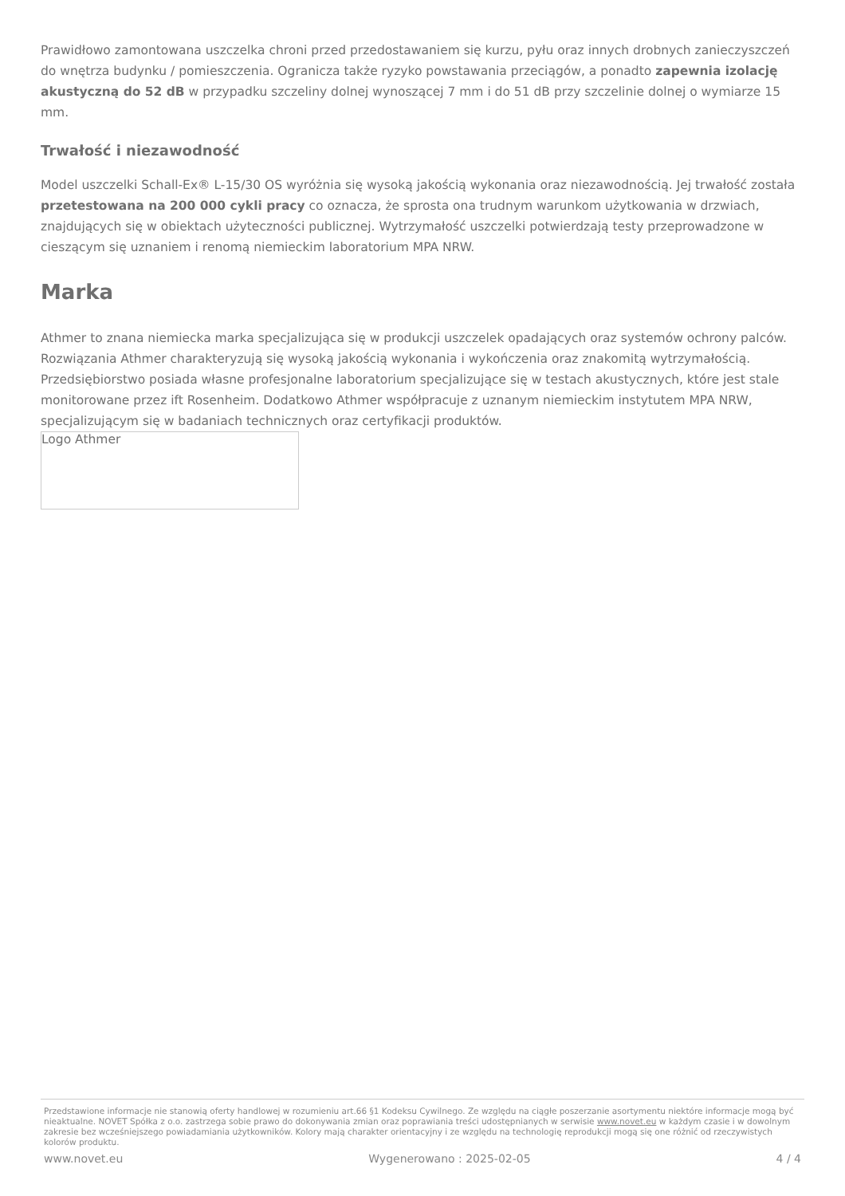Prawidłowo zamontowana uszczelka chroni przed przedostawaniem się kurzu, pyłu oraz innych drobnych zanieczyszczeń do wnętrza budynku / pomieszczenia. Ogranicza także ryzyko powstawania przeciągów, a ponadto zapewnia izolację akustyczną do 52 dB w przypadku szczeliny dolnej wynoszącej 7 mm i do 51 dB przy szczelinie dolnej o wymiarze 15 mm.
Trwałość i niezawodność
Model uszczelki Schall-Ex® L-15/30 OS wyróżnia się wysoką jakością wykonania oraz niezawodnością. Jej trwałość została przetestowana na 200 000 cykli pracy co oznacza, że sprosta ona trudnym warunkom użytkowania w drzwiach, znajdujących się w obiektach użyteczności publicznej. Wytrzymałość uszczelki potwierdzają testy przeprowadzone w cieszącym się uznaniem i renomą niemieckim laboratorium MPA NRW.
Marka
Athmer to znana niemiecka marka specjalizująca się w produkcji uszczelek opadających oraz systemów ochrony palców. Rozwiązania Athmer charakteryzują się wysoką jakością wykonania i wykończenia oraz znakomitą wytrzymałością. Przedsiębiorstwo posiada własne profesjonalne laboratorium specjalizujące się w testach akustycznych, które jest stale monitorowane przez ift Rosenheim. Dodatkowo Athmer współpracuje z uznanym niemieckim instytutem MPA NRW, specjalizującym się w badaniach technicznych oraz certyfikacji produktów.
Logo Athmer
Przedstawione informacje nie stanowią oferty handlowej w rozumieniu art.66 §1 Kodeksu Cywilnego. Ze względu na ciągłe poszerzanie asortymentu niektóre informacje mogą być nieaktualne. NOVET Spółka z o.o. zastrzega sobie prawo do dokonywania zmian oraz poprawiania treści udostępnianych w serwisie www.novet.eu w każdym czasie i w dowolnym zakresie bez wcześniejszego powiadamiania użytkowników. Kolory mają charakter orientacyjny i ze względu na technologię reprodukcji mogą się one różnić od rzeczywistych kolorów produktu.
www.novet.eu Wygenerowano : 2025-02-05 4 / 4